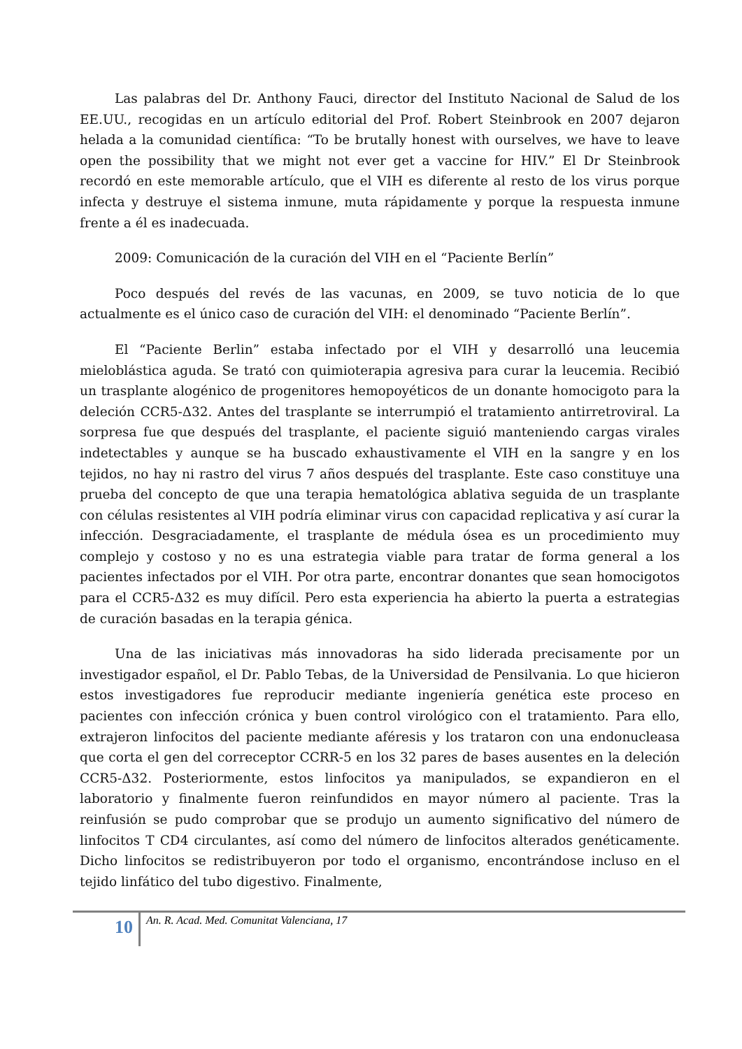Las palabras del Dr. Anthony Fauci, director del Instituto Nacional de Salud de los EE.UU., recogidas en un artículo editorial del Prof. Robert Steinbrook en 2007 dejaron helada a la comunidad científica: “To be brutally honest with ourselves, we have to leave open the possibility that we might not ever get a vaccine for HIV.” El Dr Steinbrook recordó en este memorable artículo, que el VIH es diferente al resto de los virus porque infecta y destruye el sistema inmune, muta rápidamente y porque la respuesta inmune frente a él es inadecuada.
2009: Comunicación de la curación del VIH en el “Paciente Berlín”
Poco después del revés de las vacunas, en 2009, se tuvo noticia de lo que actualmente es el único caso de curación del VIH: el denominado “Paciente Berlín”.
El “Paciente Berlin” estaba infectado por el VIH y desarrolló una leucemia mieloblástica aguda. Se trató con quimioterapia agresiva para curar la leucemia. Recibió un trasplante alogénico de progenitores hemopoyéticos de un donante homocigoto para la deleción CCR5-Δ32. Antes del trasplante se interrumpió el tratamiento antirretroviral. La sorpresa fue que después del trasplante, el paciente siguió manteniendo cargas virales indetectables y aunque se ha buscado exhaustivamente el VIH en la sangre y en los tejidos, no hay ni rastro del virus 7 años después del trasplante. Este caso constituye una prueba del concepto de que una terapia hematológica ablativa seguida de un trasplante con células resistentes al VIH podría eliminar virus con capacidad replicativa y así curar la infección. Desgraciadamente, el trasplante de médula ósea es un procedimiento muy complejo y costoso y no es una estrategia viable para tratar de forma general a los pacientes infectados por el VIH. Por otra parte, encontrar donantes que sean homocigotos para el CCR5-Δ32 es muy difícil. Pero esta experiencia ha abierto la puerta a estrategias de curación basadas en la terapia génica.
Una de las iniciativas más innovadoras ha sido liderada precisamente por un investigador español, el Dr. Pablo Tebas, de la Universidad de Pensilvania. Lo que hicieron estos investigadores fue reproducir mediante ingeniería genética este proceso en pacientes con infección crónica y buen control virológico con el tratamiento. Para ello, extrajeron linfocitos del paciente mediante aféresis y los trataron con una endonucleasa que corta el gen del correceptor CCRR-5 en los 32 pares de bases ausentes en la deleción CCR5-Δ32. Posteriormente, estos linfocitos ya manipulados, se expandieron en el laboratorio y finalmente fueron reinfundidos en mayor número al paciente. Tras la reinfusión se pudo comprobar que se produjo un aumento significativo del número de linfocitos T CD4 circulantes, así como del número de linfocitos alterados genéticamente. Dicho linfocitos se redistribuyeron por todo el organismo, encontrándose incluso en el tejido linfático del tubo digestivo. Finalmente,
10
An. R. Acad. Med. Comunitat Valenciana, 17